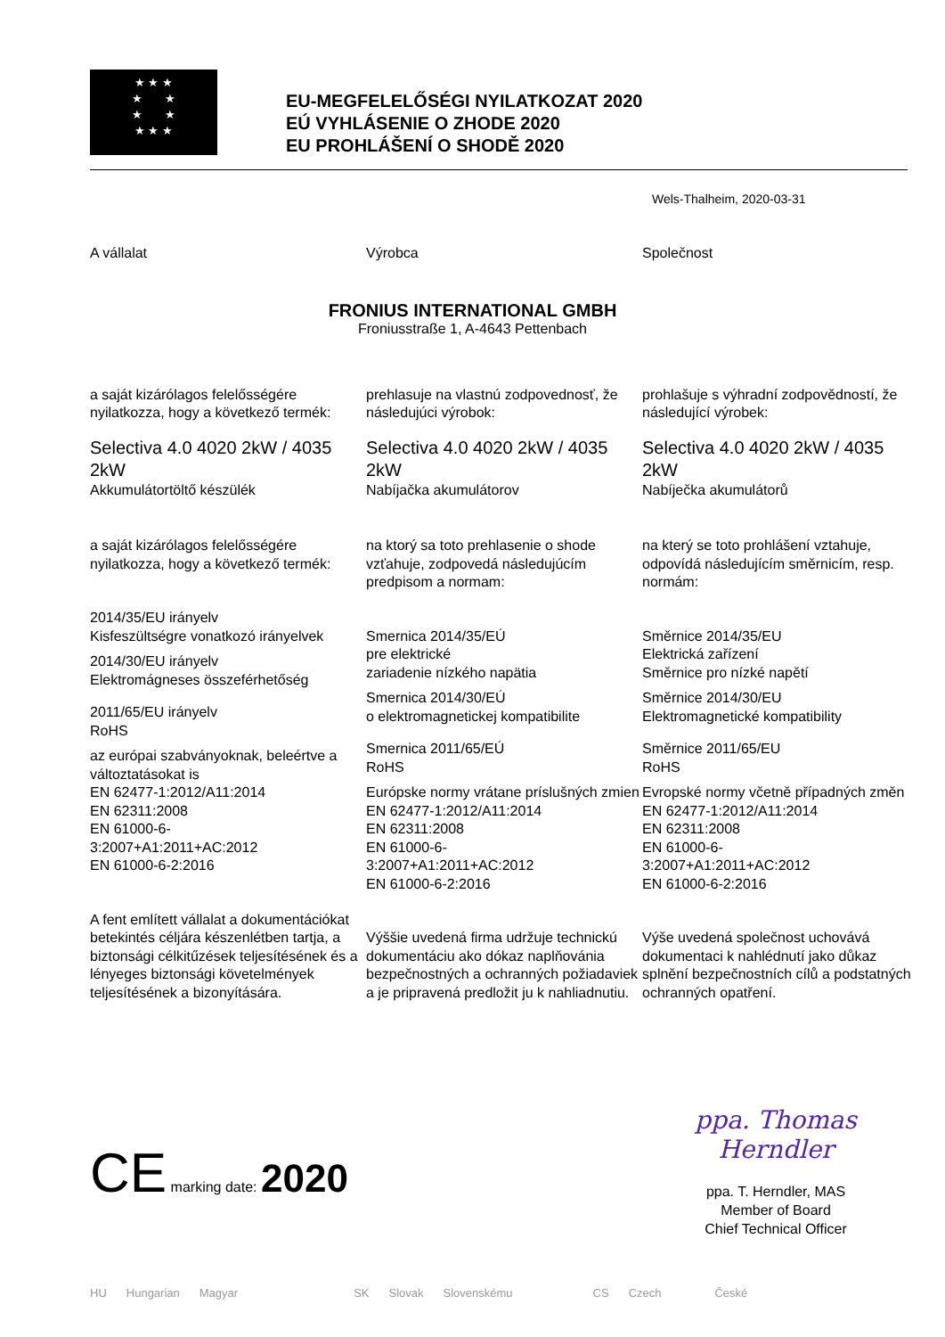★ ★ ★
★ ★
★ ★
★ ★ ★
EU-MEGFELELŐSÉGI NYILATKOZAT 2020
EÚ VYHLÁSENIE O ZHODE 2020
EU PROHLÁŠENÍ O SHODĚ 2020
Wels-Thalheim, 2020-03-31
FRONIUS INTERNATIONAL GMBH
Froniusstraße 1, A-4643 Pettenbach
A vállalat
a saját kizárólagos felelősségére nyilatkozza, hogy a következő termék:
Selectiva 4.0 4020 2kW / 4035 2kW
Akkumulátortöltő készülék
a saját kizárólagos felelősségére nyilatkozza, hogy a következő termék:
2014/35/EU irányelv
Kisfeszültségre vonatkozó irányelvek
2014/30/EU irányelv
Elektromágneses összeférhetőség
2011/65/EU irányelv
RoHS
az európai szabványoknak, beleértve a változtatásokat is
EN 62477-1:2012/A11:2014
EN 62311:2008
EN 61000-6-
3:2007+A1:2011+AC:2012
EN 61000-6-2:2016
A fent említett vállalat a dokumentációkat betekintés céljára készenlétben tartja, a biztonsági célkitűzések teljesítésének és a lényeges biztonsági követelmények teljesítésének a bizonyítására.
Výrobca
prehlasuje na vlastnú zodpovednosť, že následujúci výrobok:
Selectiva 4.0 4020 2kW / 4035 2kW
Nabíjačka akumulátorov
na ktorý sa toto prehlasenie o shode vzťahuje, zodpovedá následujúcím predpisom a normam:
Smernica 2014/35/EÚ
pre elektrické
zariadenie nízkého napätia
Smernica 2014/30/EÚ
o elektromagnetickej kompatibilite
Smernica 2011/65/EÚ
RoHS
Európske normy vrátane príslušných zmien
EN 62477-1:2012/A11:2014
EN 62311:2008
EN 61000-6-
3:2007+A1:2011+AC:2012
EN 61000-6-2:2016
Výššie uvedená firma udržuje technickú dokumentáciu ako dókaz naplňovánia bezpečnostných a ochranných požiadaviek a je pripravená predložit ju k nahliadnutiu.
Společnost
prohlašuje s výhradní zodpovědností, že následující výrobek:
Selectiva 4.0 4020 2kW / 4035 2kW
Nabíječka akumulátorů
na který se toto prohlášení vztahuje, odpovídá následujícím směrnicím, resp. normám:
Směrnice 2014/35/EU
Elektrická zařízení
Směrnice pro nízké napětí
Směrnice 2014/30/EU
Elektromagnetické kompatibility
Směrnice 2011/65/EU
RoHS
Evropské normy včetně případných změn
EN 62477-1:2012/A11:2014
EN 62311:2008
EN 61000-6-
3:2007+A1:2011+AC:2012
EN 61000-6-2:2016
Výše uvedená společnost uchovává dokumentaci k nahlédnutí jako důkaz splnění bezpečnostních cílů a podstatných ochranných opatření.
CE marking date: 2020
ppa. Thomas Herndler
ppa. T. Herndler, MAS
Member of Board
Chief Technical Officer
HU Hungarian Magyar SK Slovak Slovenskému CS Czech České